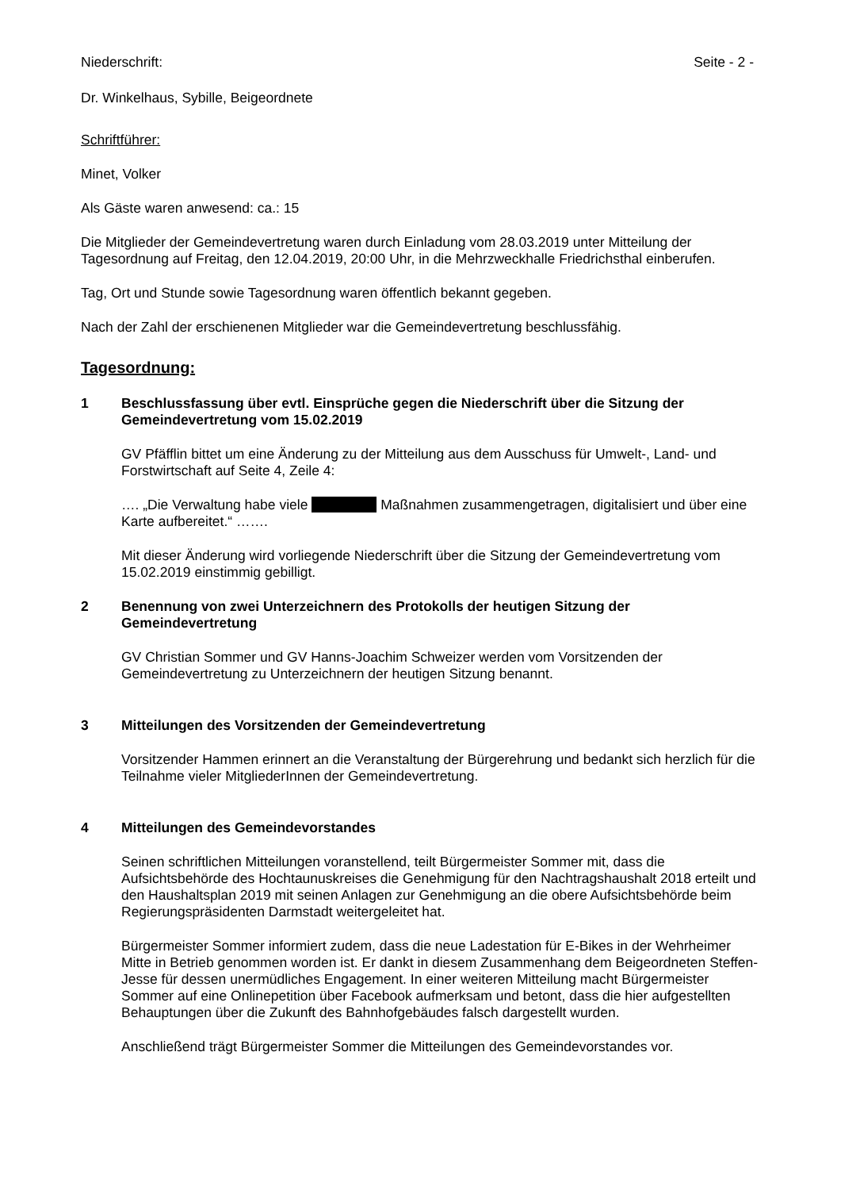Niederschrift: Seite - 2 -
Dr. Winkelhaus, Sybille, Beigeordnete
Schriftführer:
Minet, Volker
Als Gäste waren anwesend: ca.: 15
Die Mitglieder der Gemeindevertretung waren durch Einladung vom 28.03.2019 unter Mitteilung der Tagesordnung auf Freitag, den 12.04.2019, 20:00 Uhr, in die Mehrzweckhalle Friedrichsthal einberufen.
Tag, Ort und Stunde sowie Tagesordnung waren öffentlich bekannt gegeben.
Nach der Zahl der erschienenen Mitglieder war die Gemeindevertretung beschlussfähig.
Tagesordnung:
1 Beschlussfassung über evtl. Einsprüche gegen die Niederschrift über die Sitzung der Gemeindevertretung vom 15.02.2019
GV Pfäfflin bittet um eine Änderung zu der Mitteilung aus dem Ausschuss für Umwelt-, Land- und Forstwirtschaft auf Seite 4, Zeile 4:
…. „Die Verwaltung habe viele Maßnahmen zusammengetragen, digitalisiert und über eine Karte aufbereitet.“ …….
Mit dieser Änderung wird vorliegende Niederschrift über die Sitzung der Gemeindevertretung vom 15.02.2019 einstimmig gebilligt.
2 Benennung von zwei Unterzeichnern des Protokolls der heutigen Sitzung der Gemeindevertretung
GV Christian Sommer und GV Hanns-Joachim Schweizer werden vom Vorsitzenden der Gemeindevertretung zu Unterzeichnern der heutigen Sitzung benannt.
3 Mitteilungen des Vorsitzenden der Gemeindevertretung
Vorsitzender Hammen erinnert an die Veranstaltung der Bürgerehrung und bedankt sich herzlich für die Teilnahme vieler MitgliederInnen der Gemeindevertretung.
4 Mitteilungen des Gemeindevorstandes
Seinen schriftlichen Mitteilungen voranstellend, teilt Bürgermeister Sommer mit, dass die Aufsichtsbehörde des Hochtaunuskreises die Genehmigung für den Nachtragshaushalt 2018 erteilt und den Haushaltsplan 2019 mit seinen Anlagen zur Genehmigung an die obere Aufsichtsbehörde beim Regierungspräsidenten Darmstadt weitergeleitet hat.
Bürgermeister Sommer informiert zudem, dass die neue Ladestation für E-Bikes in der Wehrheimer Mitte in Betrieb genommen worden ist. Er dankt in diesem Zusammenhang dem Beigeordneten Steffen-Jesse für dessen unermüdliches Engagement. In einer weiteren Mitteilung macht Bürgermeister Sommer auf eine Onlinepetition über Facebook aufmerksam und betont, dass die hier aufgestellten Behauptungen über die Zukunft des Bahnhofgebäudes falsch dargestellt wurden.
Anschließend trägt Bürgermeister Sommer die Mitteilungen des Gemeindevorstandes vor.